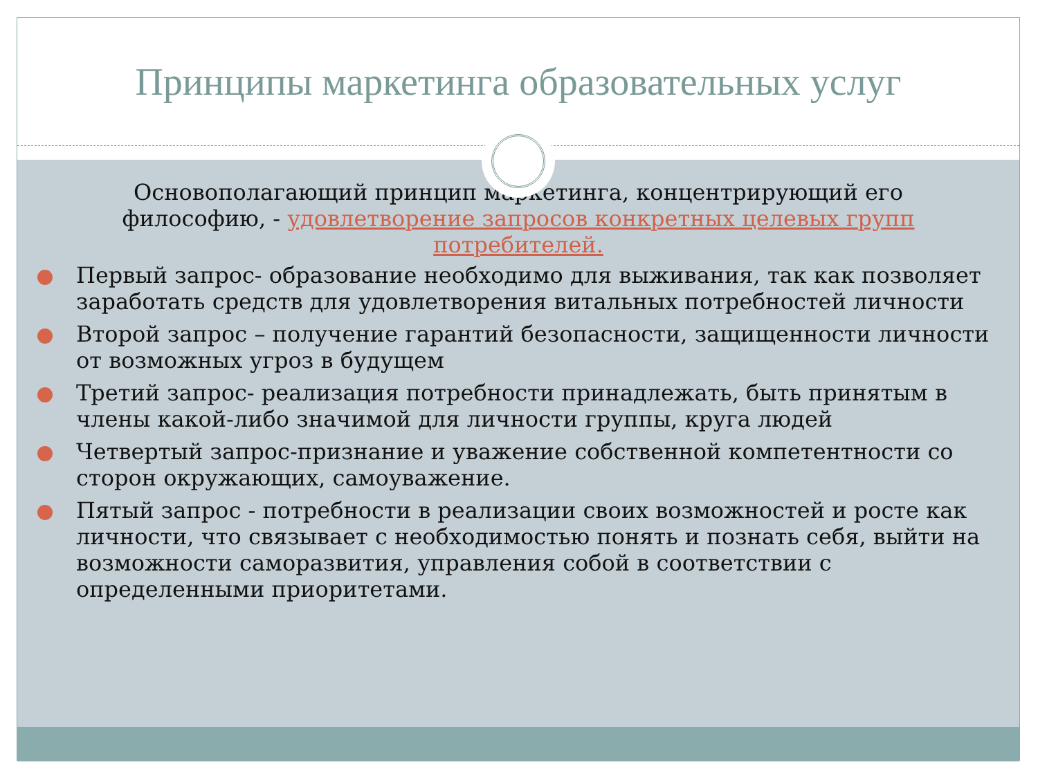Принципы маркетинга образовательных услуг
Основополагающий принцип маркетинга, концентрирующий его философию, - удовлетворение запросов конкретных целевых групп потребителей.
Первый запрос- образование необходимо для выживания, так как позволяет заработать средств для удовлетворения витальных потребностей личности
Второй запрос – получение гарантий безопасности, защищенности личности от возможных угроз в будущем
Третий запрос- реализация потребности принадлежать, быть принятым в члены какой-либо значимой для личности группы, круга людей
Четвертый запрос-признание и уважение собственной компетентности со сторон окружающих, самоуважение.
Пятый запрос - потребности в реализации своих возможностей и росте как личности, что связывает с необходимостью понять и познать себя, выйти на возможности саморазвития, управления собой в соответствии с определенными приоритетами.